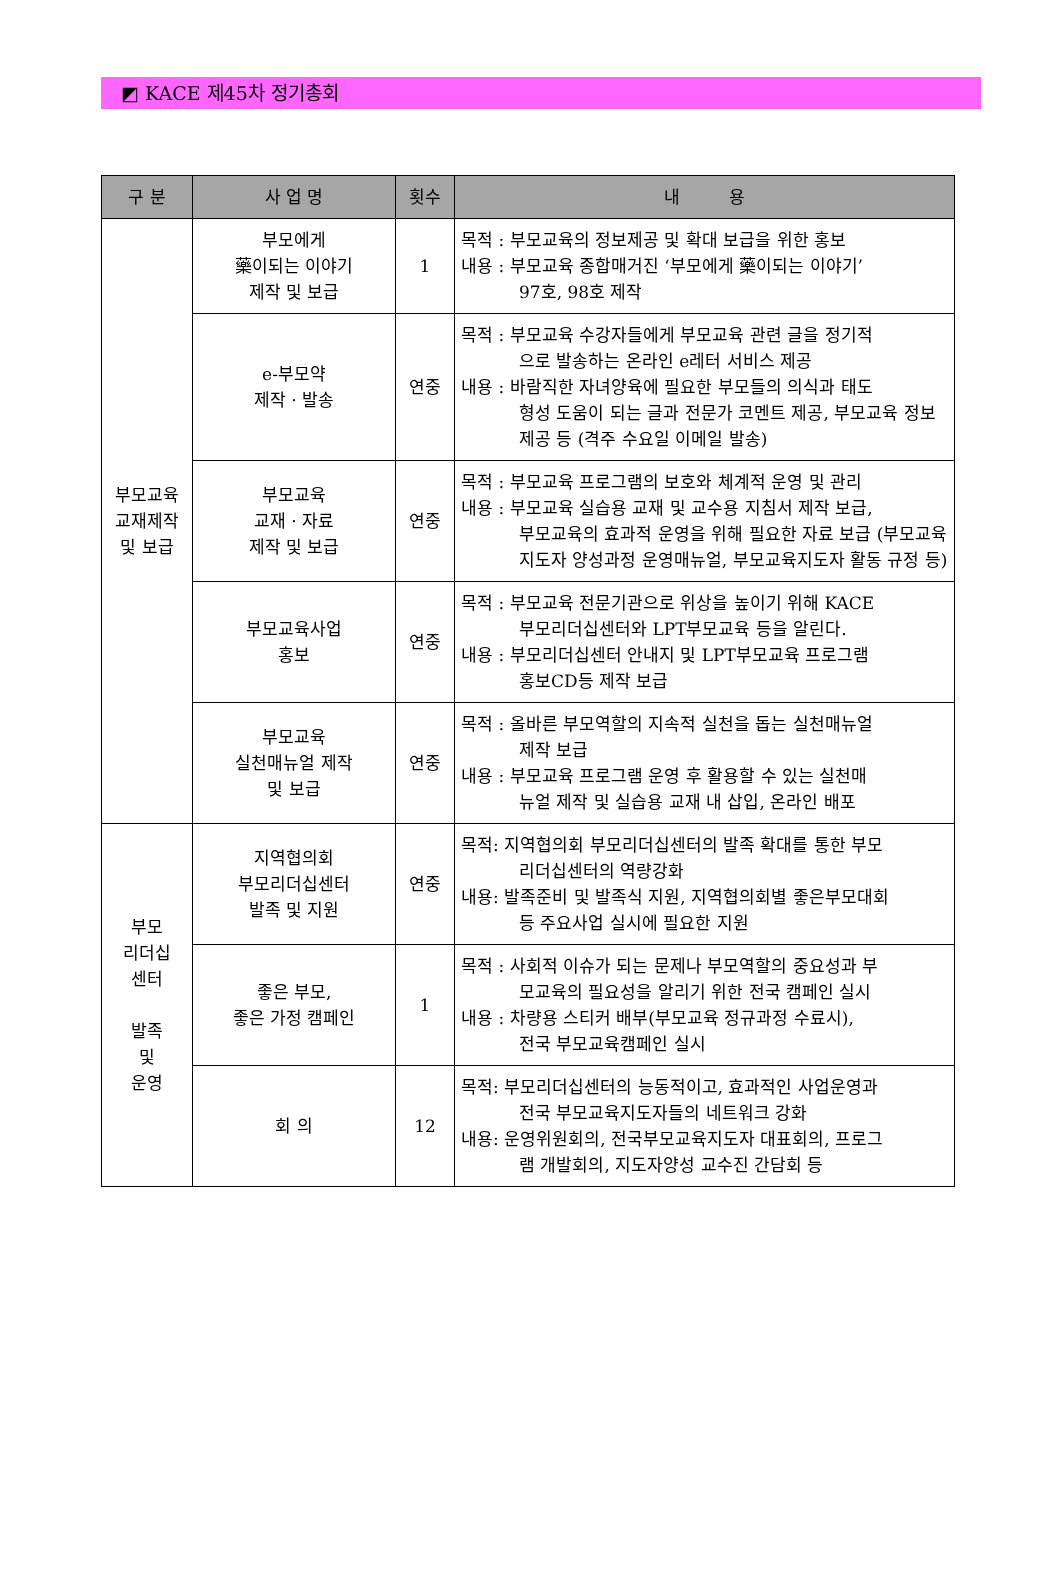◩ KACE 제45차 정기총회
| 구 분 | 사 업 명 | 횟수 | 내 용 |
| --- | --- | --- | --- |
| 부모교육 교재제작 및 보급 | 부모에게 藥이되는 이야기 제작 및 보급 | 1 | 목적 : 부모교육의 정보제공 및 확대 보급을 위한 홍보 내용 : 부모교육 종합매거진 ‘부모에게 藥이되는 이야기’ 97호, 98호 제작 |
| | e-부모약 제작 · 발송 | 연중 | 목적 : 부모교육 수강자들에게 부모교육 관련 글을 정기적 으로 발송하는 온라인 e레터 서비스 제공 내용 : 바람직한 자녀양육에 필요한 부모들의 의식과 태도 형성 도움이 되는 글과 전문가 코멘트 제공, 부모교육 정보 제공 등 (격주 수요일 이메일 발송) |
| | 부모교육 교재 · 자료 제작 및 보급 | 연중 | 목적 : 부모교육 프로그램의 보호와 체계적 운영 및 관리 내용 : 부모교육 실습용 교재 및 교수용 지침서 제작 보급, 부모교육의 효과적 운영을 위해 필요한 자료 보급 (부모교육지도자 양성과정 운영매뉴얼, 부모교육지도자 활동 규정 등) |
| | 부모교육사업 홍보 | 연중 | 목적 : 부모교육 전문기관으로 위상을 높이기 위해 KACE 부모리더십센터와 LPT부모교육 등을 알린다. 내용 : 부모리더십센터 안내지 및 LPT부모교육 프로그램 홍보CD등 제작 보급 |
| | 부모교육 실천매뉴얼 제작 및 보급 | 연중 | 목적 : 올바른 부모역할의 지속적 실천을 돕는 실천매뉴얼 제작 보급 내용 : 부모교육 프로그램 운영 후 활용할 수 있는 실천매 뉴얼 제작 및 실습용 교재 내 삽입, 온라인 배포 |
| 부모 리더십 센터 발족 및 운영 | 지역협의회 부모리더십센터 발족 및 지원 | 연중 | 목적: 지역협의회 부모리더십센터의 발족 확대를 통한 부모 리더십센터의 역량강화 내용: 발족준비 및 발족식 지원, 지역협의회별 좋은부모대회 등 주요사업 실시에 필요한 지원 |
| | 좋은 부모, 좋은 가정 캠페인 | 1 | 목적 : 사회적 이슈가 되는 문제나 부모역할의 중요성과 부 모교육의 필요성을 알리기 위한 전국 캠페인 실시 내용 : 차량용 스티커 배부(부모교육 정규과정 수료시), 전국 부모교육캠페인 실시 |
| | 회 의 | 12 | 목적: 부모리더십센터의 능동적이고, 효과적인 사업운영과 전국 부모교육지도자들의 네트워크 강화 내용: 운영위원회의, 전국부모교육지도자 대표회의, 프로그 램 개발회의, 지도자양성 교수진 간담회 등 |